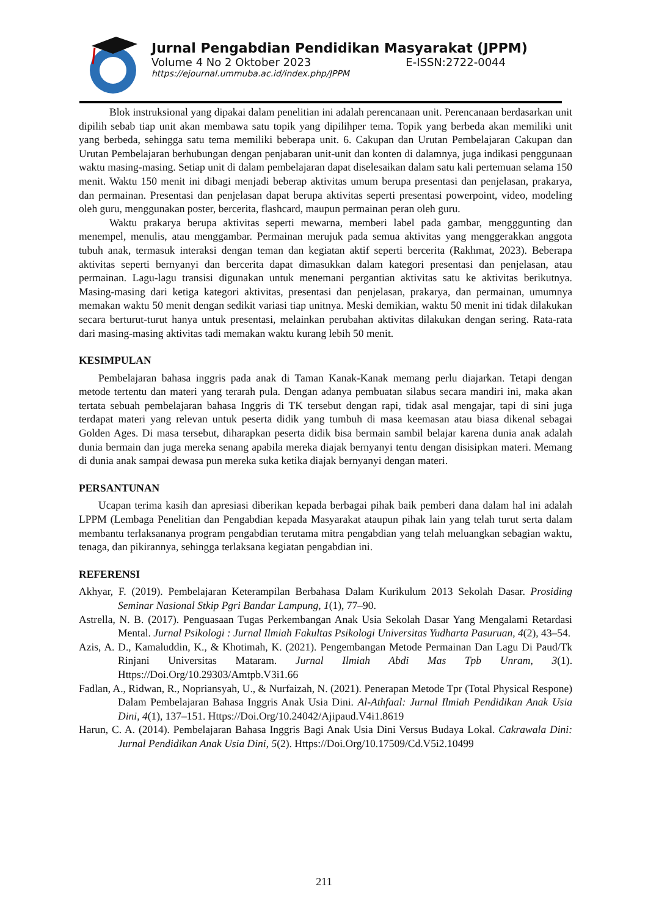Jurnal Pengabdian Pendidikan Masyarakat (JPPM)
Volume 4 No 2 Oktober 2023 E-ISSN:2722-0044
https://ejournal.ummuba.ac.id/index.php/JPPM
Blok instruksional yang dipakai dalam penelitian ini adalah perencanaan unit. Perencanaan berdasarkan unit dipilih sebab tiap unit akan membawa satu topik yang dipilihper tema. Topik yang berbeda akan memiliki unit yang berbeda, sehingga satu tema memiliki beberapa unit. 6. Cakupan dan Urutan Pembelajaran Cakupan dan Urutan Pembelajaran berhubungan dengan penjabaran unit-unit dan konten di dalamnya, juga indikasi penggunaan waktu masing-masing. Setiap unit di dalam pembelajaran dapat diselesaikan dalam satu kali pertemuan selama 150 menit. Waktu 150 menit ini dibagi menjadi beberap aktivitas umum berupa presentasi dan penjelasan, prakarya, dan permainan. Presentasi dan penjelasan dapat berupa aktivitas seperti presentasi powerpoint, video, modeling oleh guru, menggunakan poster, bercerita, flashcard, maupun permainan peran oleh guru.
Waktu prakarya berupa aktivitas seperti mewarna, memberi label pada gambar, mengggunting dan menempel, menulis, atau menggambar. Permainan merujuk pada semua aktivitas yang menggerakkan anggota tubuh anak, termasuk interaksi dengan teman dan kegiatan aktif seperti bercerita (Rakhmat, 2023). Beberapa aktivitas seperti bernyanyi dan bercerita dapat dimasukkan dalam kategori presentasi dan penjelasan, atau permainan. Lagu-lagu transisi digunakan untuk menemani pergantian aktivitas satu ke aktivitas berikutnya. Masing-masing dari ketiga kategori aktivitas, presentasi dan penjelasan, prakarya, dan permainan, umumnya memakan waktu 50 menit dengan sedikit variasi tiap unitnya. Meski demikian, waktu 50 menit ini tidak dilakukan secara berturut-turut hanya untuk presentasi, melainkan perubahan aktivitas dilakukan dengan sering. Rata-rata dari masing-masing aktivitas tadi memakan waktu kurang lebih 50 menit.
KESIMPULAN
Pembelajaran bahasa inggris pada anak di Taman Kanak-Kanak memang perlu diajarkan. Tetapi dengan metode tertentu dan materi yang terarah pula. Dengan adanya pembuatan silabus secara mandiri ini, maka akan tertata sebuah pembelajaran bahasa Inggris di TK tersebut dengan rapi, tidak asal mengajar, tapi di sini juga terdapat materi yang relevan untuk peserta didik yang tumbuh di masa keemasan atau biasa dikenal sebagai Golden Ages. Di masa tersebut, diharapkan peserta didik bisa bermain sambil belajar karena dunia anak adalah dunia bermain dan juga mereka senang apabila mereka diajak bernyanyi tentu dengan disisipkan materi. Memang di dunia anak sampai dewasa pun mereka suka ketika diajak bernyanyi dengan materi.
PERSANTUNAN
Ucapan terima kasih dan apresiasi diberikan kepada berbagai pihak baik pemberi dana dalam hal ini adalah LPPM (Lembaga Penelitian dan Pengabdian kepada Masyarakat ataupun pihak lain yang telah turut serta dalam membantu terlaksananya program pengabdian terutama mitra pengabdian yang telah meluangkan sebagian waktu, tenaga, dan pikirannya, sehingga terlaksana kegiatan pengabdian ini.
REFERENSI
Akhyar, F. (2019). Pembelajaran Keterampilan Berbahasa Dalam Kurikulum 2013 Sekolah Dasar. Prosiding Seminar Nasional Stkip Pgri Bandar Lampung, 1(1), 77–90.
Astrella, N. B. (2017). Penguasaan Tugas Perkembangan Anak Usia Sekolah Dasar Yang Mengalami Retardasi Mental. Jurnal Psikologi : Jurnal Ilmiah Fakultas Psikologi Universitas Yudharta Pasuruan, 4(2), 43–54.
Azis, A. D., Kamaluddin, K., & Khotimah, K. (2021). Pengembangan Metode Permainan Dan Lagu Di Paud/Tk Rinjani Universitas Mataram. Jurnal Ilmiah Abdi Mas Tpb Unram, 3(1). Https://Doi.Org/10.29303/Amtpb.V3i1.66
Fadlan, A., Ridwan, R., Nopriansyah, U., & Nurfaizah, N. (2021). Penerapan Metode Tpr (Total Physical Respone) Dalam Pembelajaran Bahasa Inggris Anak Usia Dini. Al-Athfaal: Jurnal Ilmiah Pendidikan Anak Usia Dini, 4(1), 137–151. Https://Doi.Org/10.24042/Ajipaud.V4i1.8619
Harun, C. A. (2014). Pembelajaran Bahasa Inggris Bagi Anak Usia Dini Versus Budaya Lokal. Cakrawala Dini: Jurnal Pendidikan Anak Usia Dini, 5(2). Https://Doi.Org/10.17509/Cd.V5i2.10499
211